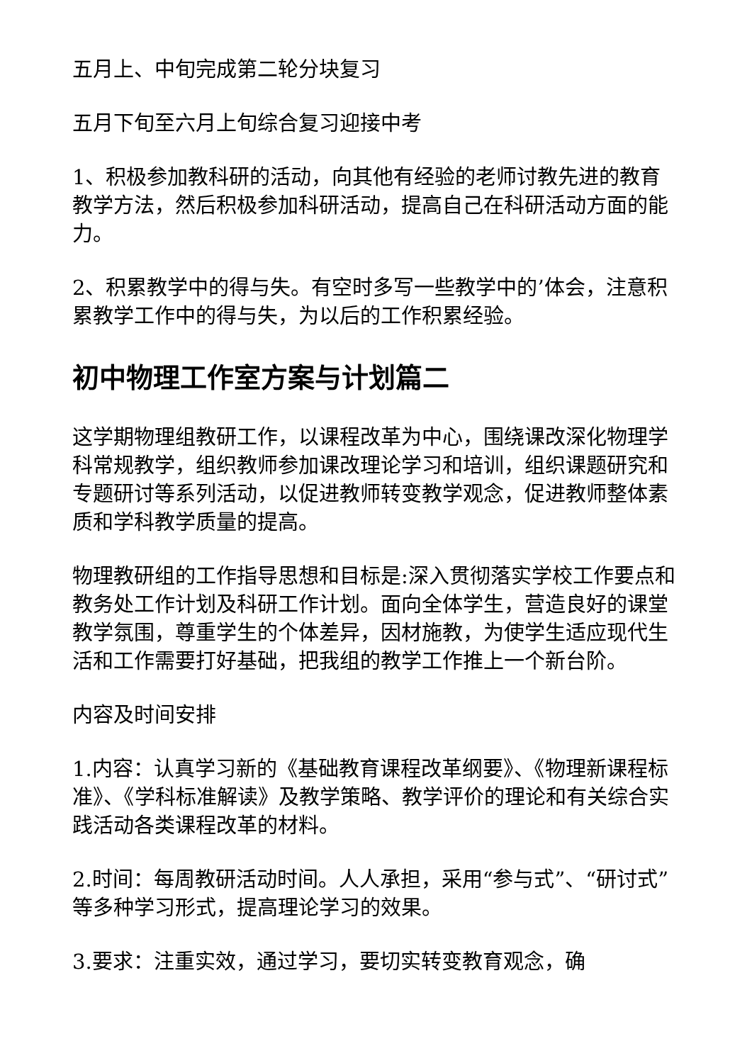五月上、中旬完成第二轮分块复习
五月下旬至六月上旬综合复习迎接中考
1、积极参加教科研的活动，向其他有经验的老师讨教先进的教育教学方法，然后积极参加科研活动，提高自己在科研活动方面的能力。
2、积累教学中的得与失。有空时多写一些教学中的’体会，注意积累教学工作中的得与失，为以后的工作积累经验。
初中物理工作室方案与计划篇二
这学期物理组教研工作，以课程改革为中心，围绕课改深化物理学科常规教学，组织教师参加课改理论学习和培训，组织课题研究和专题研讨等系列活动，以促进教师转变教学观念，促进教师整体素质和学科教学质量的提高。
物理教研组的工作指导思想和目标是:深入贯彻落实学校工作要点和教务处工作计划及科研工作计划。面向全体学生，营造良好的课堂教学氛围，尊重学生的个体差异，因材施教，为使学生适应现代生活和工作需要打好基础，把我组的教学工作推上一个新台阶。
内容及时间安排
1.内容：认真学习新的《基础教育课程改革纲要》、《物理新课程标准》、《学科标准解读》及教学策略、教学评价的理论和有关综合实践活动各类课程改革的材料。
2.时间：每周教研活动时间。人人承担，采用“参与式”、“研讨式”等多种学习形式，提高理论学习的效果。
3.要求：注重实效，通过学习，要切实转变教育观念，确